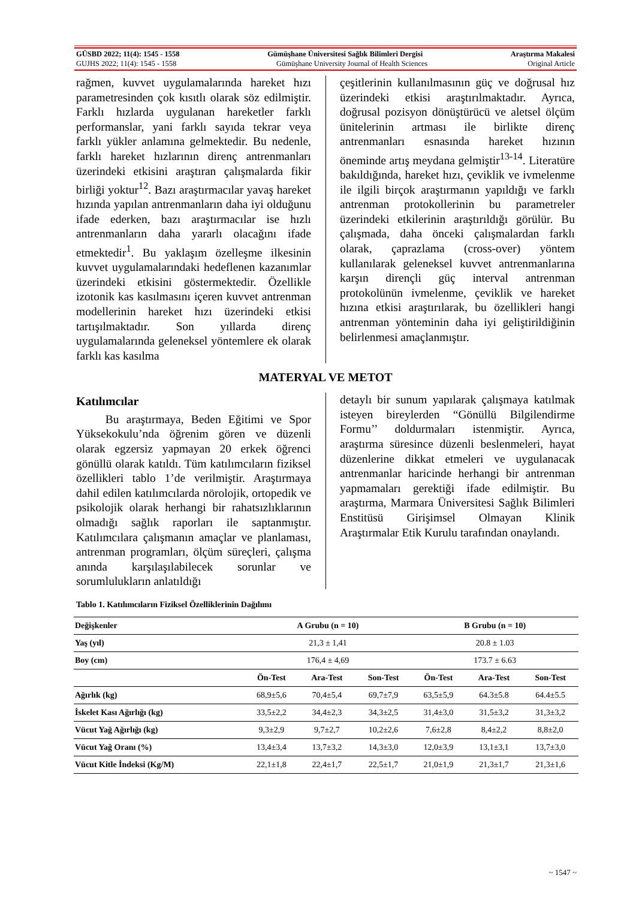GÜSBD 2022; 11(4): 1545 - 1558 Gümüşhane Üniversitesi Sağlık Bilimleri Dergisi Araştırma Makalesi
GUJHS 2022; 11(4): 1545 - 1558 Gümüşhane University Journal of Health Sciences Original Article
rağmen, kuvvet uygulamalarında hareket hızı parametresinden çok kısıtlı olarak söz edilmiştir. Farklı hızlarda uygulanan hareketler farklı performanslar, yani farklı sayıda tekrar veya farklı yükler anlamına gelmektedir. Bu nedenle, farklı hareket hızlarının direnç antrenmanları üzerindeki etkisini araştıran çalışmalarda fikir birliği yoktur<sup>12</sup>. Bazı araştırmacılar yavaş hareket hızında yapılan antrenmanların daha iyi olduğunu ifade ederken, bazı araştırmacılar ise hızlı antrenmanların daha yararlı olacağını ifade etmektedir<sup>1</sup>. Bu yaklaşım özelleşme ilkesinin kuvvet uygulamalarındaki hedeflenen kazanımlar üzerindeki etkisini göstermektedir. Özellikle izotonik kas kasılmasını içeren kuvvet antrenman modellerinin hareket hızı üzerindeki etkisi tartışılmaktadır. Son yıllarda direnç uygulamalarında geleneksel yöntemlere ek olarak farklı kas kasılma
çeşitlerinin kullanılmasının güç ve doğrusal hız üzerindeki etkisi araştırılmaktadır. Ayrıca, doğrusal pozisyon dönüştürücü ve aletsel ölçüm ünitelerinin artması ile birlikte direnç antrenmanları esnasında hareket hızının öneminde artış meydana gelmiştir<sup>13-14</sup>. Literatüre bakıldığında, hareket hızı, çeviklik ve ivmelenme ile ilgili birçok araştırmanın yapıldığı ve farklı antrenman protokollerinin bu parametreler üzerindeki etkilerinin araştırıldığı görülür. Bu çalışmada, daha önceki çalışmalardan farklı olarak, çaprazlama (cross-over) yöntem kullanılarak geleneksel kuvvet antrenmanlarına karşın dirençli güç interval antrenman protokolünün ivmelenme, çeviklik ve hareket hızına etkisi araştırılarak, bu özellikleri hangi antrenman yönteminin daha iyi geliştirildiğinin belirlenmesi amaçlanmıştır.
MATERYAL VE METOT
Katılımcılar
Bu araştırmaya, Beden Eğitimi ve Spor Yüksekokulu’nda öğrenim gören ve düzenli olarak egzersiz yapmayan 20 erkek öğrenci gönüllü olarak katıldı. Tüm katılımcıların fiziksel özellikleri tablo 1’de verilmiştir. Araştırmaya dahil edilen katılımcılarda nörolojik, ortopedik ve psikolojik olarak herhangi bir rahatsızlıklarının olmadığı sağlık raporları ile saptanmıştır. Katılımcılara çalışmanın amaçlar ve planlaması, antrenman programları, ölçüm süreçleri, çalışma anında karşılaşılabilecek sorunlar ve sorumlulukların anlatıldığı
detaylı bir sunum yapılarak çalışmaya katılmak isteyen bireylerden “Gönüllü Bilgilendirme Formu’’ doldurmaları istenmiştir. Ayrıca, araştırma süresince düzenli beslenmeleri, hayat düzenlerine dikkat etmeleri ve uygulanacak antrenmanlar haricinde herhangi bir antrenman yapmamaları gerektiği ifade edilmiştir. Bu araştırma, Marmara Üniversitesi Sağlık Bilimleri Enstitüsü Girişimsel Olmayan Klinik Araştırmalar Etik Kurulu tarafından onaylandı.
Tablo 1. Katılımcıların Fiziksel Özelliklerinin Dağılımı
| Değişkenler | A Grubu (n = 10) | | | B Grubu (n = 10) | | |
| --- | --- | --- | --- | --- | --- | --- |
| Yaş (yıl) | 21,3 ± 1,41 | | | 20.8 ± 1.03 | | |
| Boy (cm) | 176,4 ± 4,69 | | | 173.7 ± 6.63 | | |
| | Ön-Test | Ara-Test | Son-Test | Ön-Test | Ara-Test | Son-Test |
| Ağırlık (kg) | 68,9±5,6 | 70,4±5,4 | 69,7±7,9 | 63,5±5,9 | 64.3±5.8 | 64.4±5.5 |
| İskelet Kası Ağırlığı (kg) | 33,5±2,2 | 34,4±2,3 | 34,3±2,5 | 31,4±3,0 | 31,5±3,2 | 31,3±3,2 |
| Vücut Yağ Ağırlığı (kg) | 9,3±2,9 | 9,7±2,7 | 10,2±2,6 | 7,6±2,8 | 8,4±2,2 | 8,8±2,0 |
| Vücut Yağ Oranı (%) | 13,4±3,4 | 13,7±3,2 | 14,3±3,0 | 12,0±3,9 | 13,1±3,1 | 13,7±3,0 |
| Vücut Kitle İndeksi (Kg/M) | 22,1±1,8 | 22,4±1,7 | 22,5±1,7 | 21,0±1,9 | 21,3±1,7 | 21,3±1,6 |
~ 1547 ~